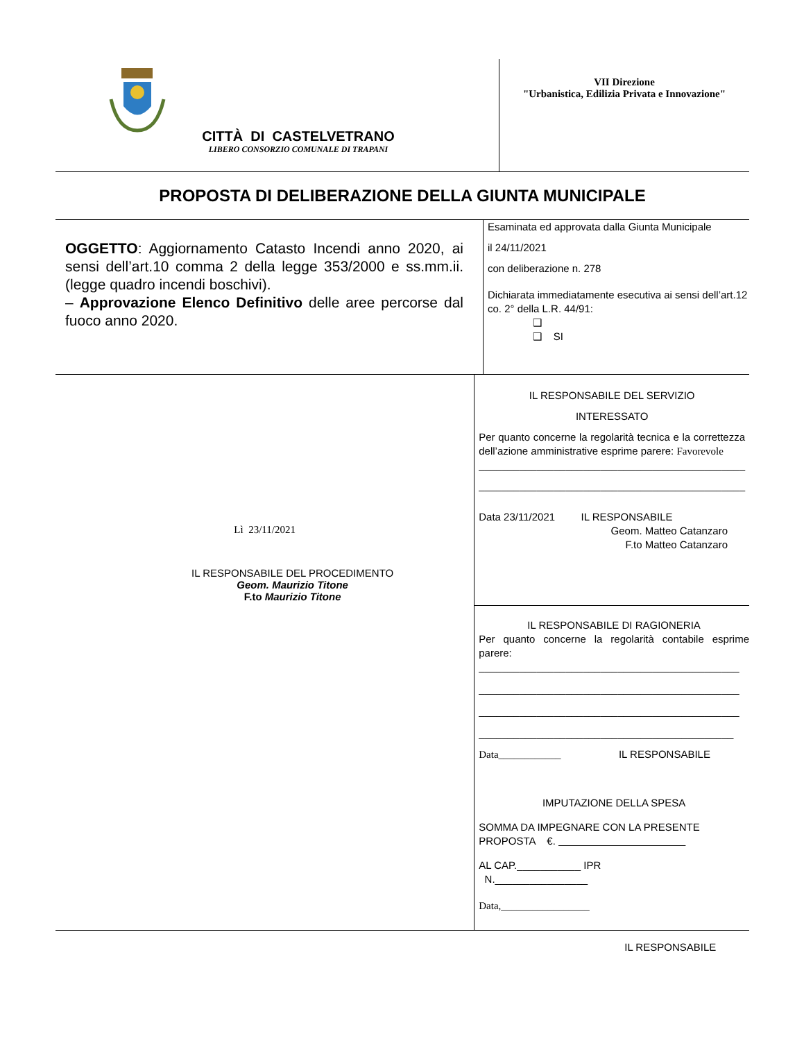CITTÀ DI CASTELVETRANO
LIBERO CONSORZIO COMUNALE DI TRAPANI
VII Direzione
"Urbanistica, Edilizia Privata e Innovazione"
PROPOSTA DI DELIBERAZIONE DELLA GIUNTA MUNICIPALE
OGGETTO: Aggiornamento Catasto Incendi anno 2020, ai sensi dell’art.10 comma 2 della legge 353/2000 e ss.mm.ii. (legge quadro incendi boschivi).
– Approvazione Elenco Definitivo delle aree percorse dal fuoco anno 2020.
Esaminata ed approvata dalla Giunta Municipale
il 24/11/2021
con deliberazione n. 278
Dichiarata immediatamente esecutiva ai sensi dell’art.12 co. 2° della L.R. 44/91:
❑
❑ SI
Lì 23/11/2021
IL RESPONSABILE DEL PROCEDIMENTO
Geom. Maurizio Titone
F.to Maurizio Titone
IL RESPONSABILE DEL SERVIZIO
INTERESSATO
Per quanto concerne la regolarità tecnica e la correttezza dell’azione amministrative esprime parere: Favorevole
______________________________________________
______________________________________________
Data 23/11/2021 IL RESPONSABILE
Geom. Matteo Catanzaro
F.to Matteo Catanzaro
IL RESPONSABILE DI RAGIONERIA
Per quanto concerne la regolarità contabile esprime parere:
_____________________________________________
_____________________________________________
_____________________________________________
____________________________________________
Data____________ IL RESPONSABILE
IMPUTAZIONE DELLA SPESA
SOMMA DA IMPEGNARE CON LA PRESENTE PROPOSTA €.
AL CAP.___________ IPR
N.________________
Data,_________________
IL RESPONSABILE